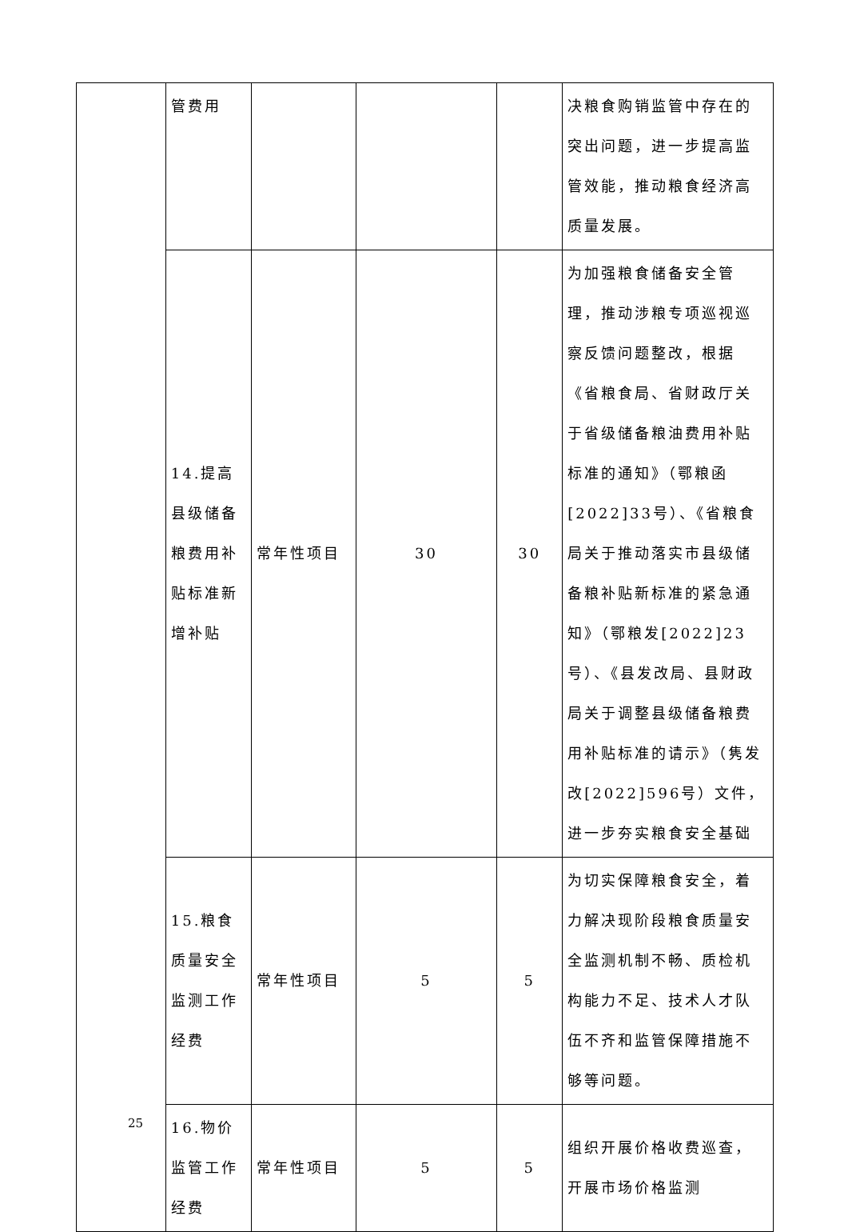| | 管费用 | | | | 决粮食购销监管中存在的突出问题，进一步提高监管效能，推动粮食经济高质量发展。 |
| | 14.提高县级储备粮费用补贴标准新增补贴 | 常年性项目 | 30 | 30 | 为加强粮食储备安全管理，推动涉粮专项巡视巡察反馈问题整改，根据《省粮食局、省财政厅关于省级储备粮油费用补贴标准的通知》（鄂粮函[2022]33号）、《省粮食局关于推动落实市县级储备粮补贴新标准的紧急通知》（鄂粮发[2022]23号）、《县发改局、县财政局关于调整县级储备粮费用补贴标准的请示》（隽发改[2022]596号）文件，进一步夯实粮食安全基础 |
| | 15.粮食质量安全监测工作经费 | 常年性项目 | 5 | 5 | 为切实保障粮食安全，着力解决现阶段粮食质量安全监测机制不畅、质检机构能力不足、技术人才队伍不齐和监管保障措施不够等问题。 |
| | 16.物价监管工作经费 | 常年性项目 | 5 | 5 | 组织开展价格收费巡查，开展市场价格监测 |
25